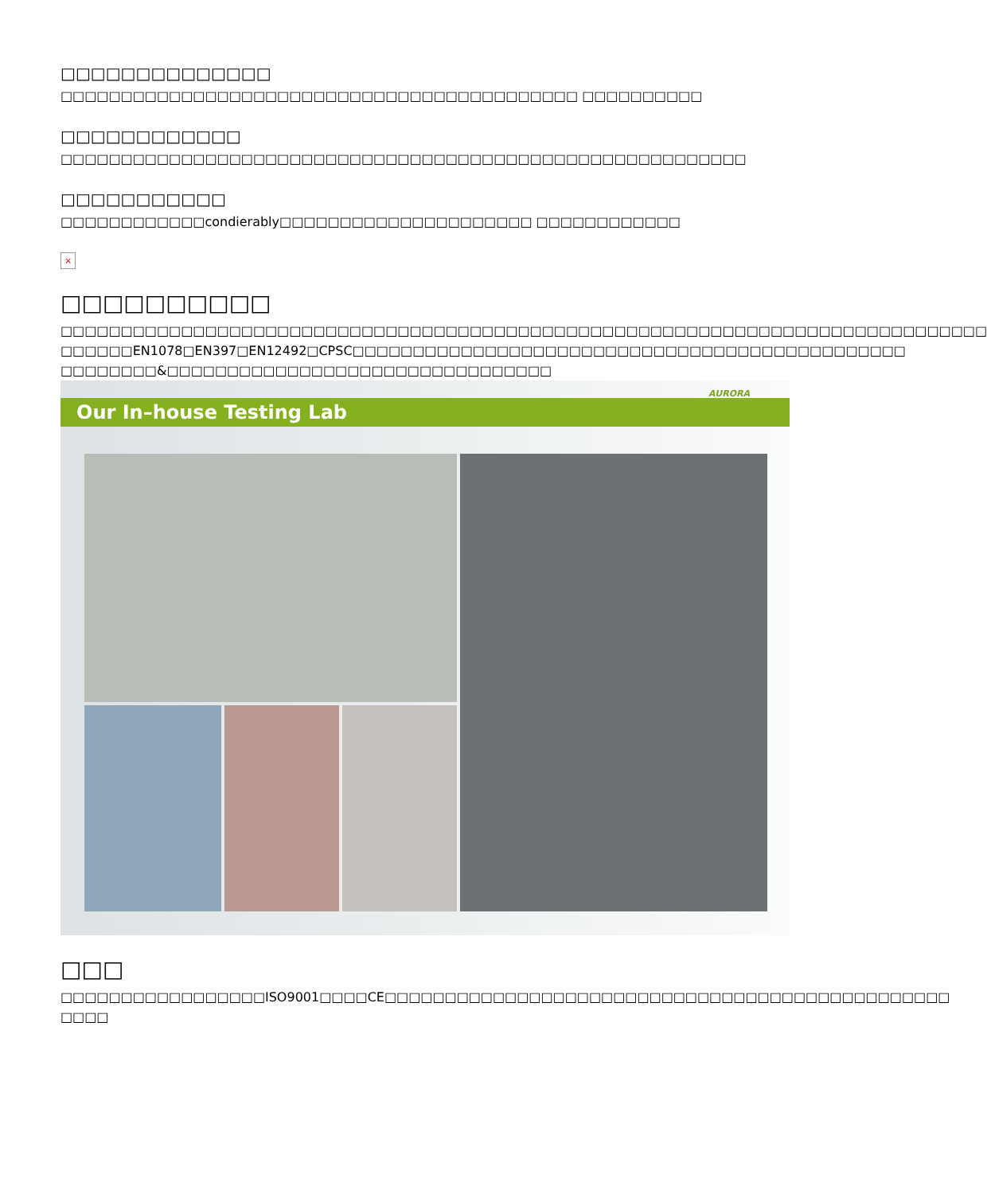□□□□□□□□□□□□□□
□□□□□□□□□□□□□□□□□□□□□□□□□□□□□□□□□□□□□□□□□□□ □□□□□□□□□□
□□□□□□□□□□□□
□□□□□□□□□□□□□□□□□□□□□□□□□□□□□□□□□□□□□□□□□□□□□□□□□□□□□□□□□
□□□□□□□□□□□
□□□□□□□□□□□□condierably□□□□□□□□□□□□□□□□□□□□□ □□□□□□□□□□□□
×
□□□□□□□□□□
□□□□□□□□□□□□□□□□□□□□□□□□□□□□□□□□□□□□□□□□□□□□□□□□□□□□□□□□□□□□□□□□□□□□□□□□□□□□□ □□□□□□EN1078□EN397□EN12492□CPSC□□□□□□□□□□□□□□□□□□□□□□□□□□□□□□□□□□□□□□□□□□□□□□ □□□□□□□□&□□□□□□□□□□□□□□□□□□□□□□□□□□□□□□□□
Our In–house Testing Lab
AURORA
□□□
□□□□□□□□□□□□□□□□□ISO9001□□□□CE□□□□□□□□□□□□□□□□□□□□□□□□□□□□□□□□□□□□□□□□□□□□□□□ □□□□